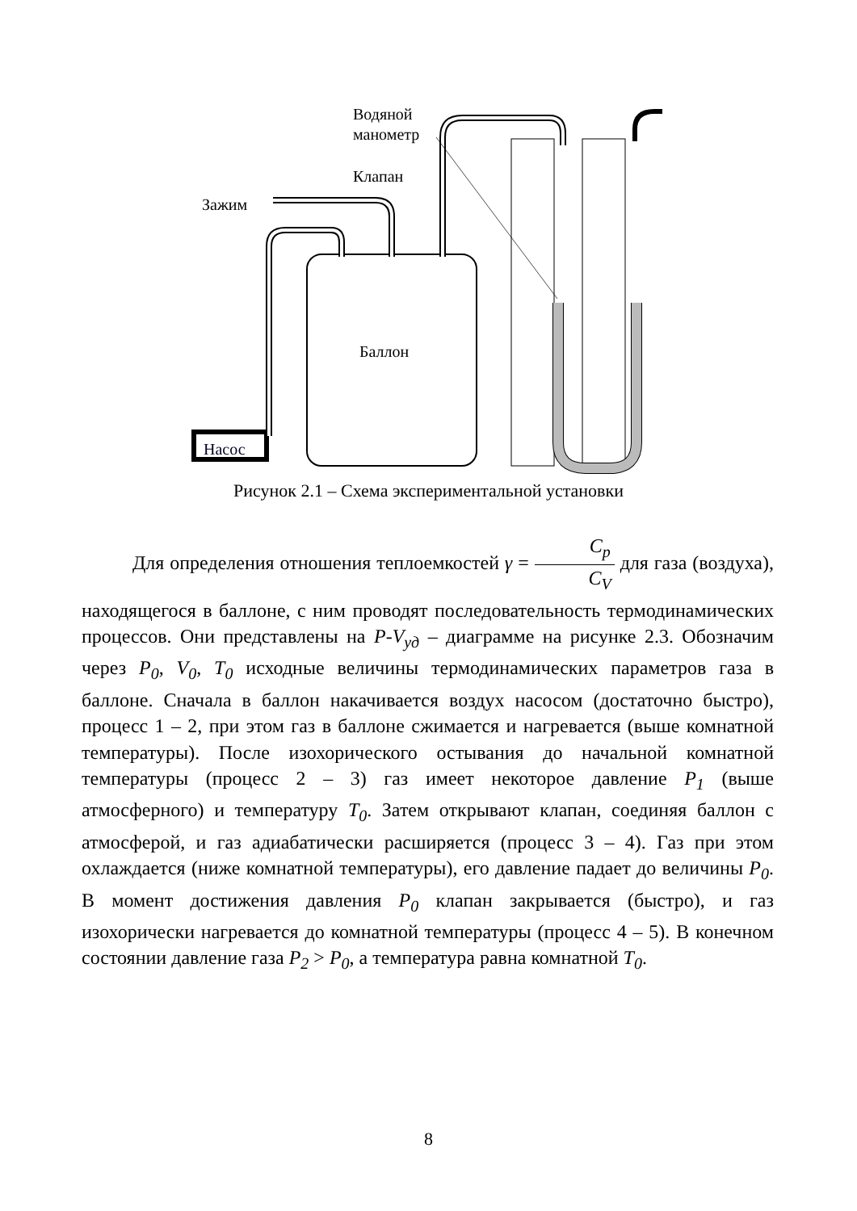Баллон
Насос
Водяной
манометр
Клапан
Зажим
Рисунок 2.1 – Схема экспериментальной установки
Для определения отношения теплоемкостей γ = C<sub>p</sub> C<sub>V</sub> для газа (воздуха), находящегося в баллоне, с ним проводят последовательность термодинамических процессов. Они представлены на P-V<sub>уд</sub> – диаграмме на рисунке 2.3. Обозначим через P<sub>0</sub>, V<sub>0</sub>, T<sub>0</sub> исходные величины термодинамических параметров газа в баллоне. Сначала в баллон накачивается воздух насосом (достаточно быстро), процесс 1 – 2, при этом газ в баллоне сжимается и нагревается (выше комнатной температуры). После изохорического остывания до начальной комнатной температуры (процесс 2 – 3) газ имеет некоторое давление P<sub>1</sub> (выше атмосферного) и температуру T<sub>0</sub>. Затем открывают клапан, соединяя баллон с атмосферой, и газ адиабатически расширяется (процесс 3 – 4). Газ при этом охлаждается (ниже комнатной температуры), его давление падает до величины P<sub>0</sub>. В момент достижения давления P<sub>0</sub> клапан закрывается (быстро), и газ изохорически нагревается до комнатной температуры (процесс 4 – 5). В конечном состоянии давление газа P<sub>2</sub> > P<sub>0</sub>, а температура равна комнатной T<sub>0</sub>.
8